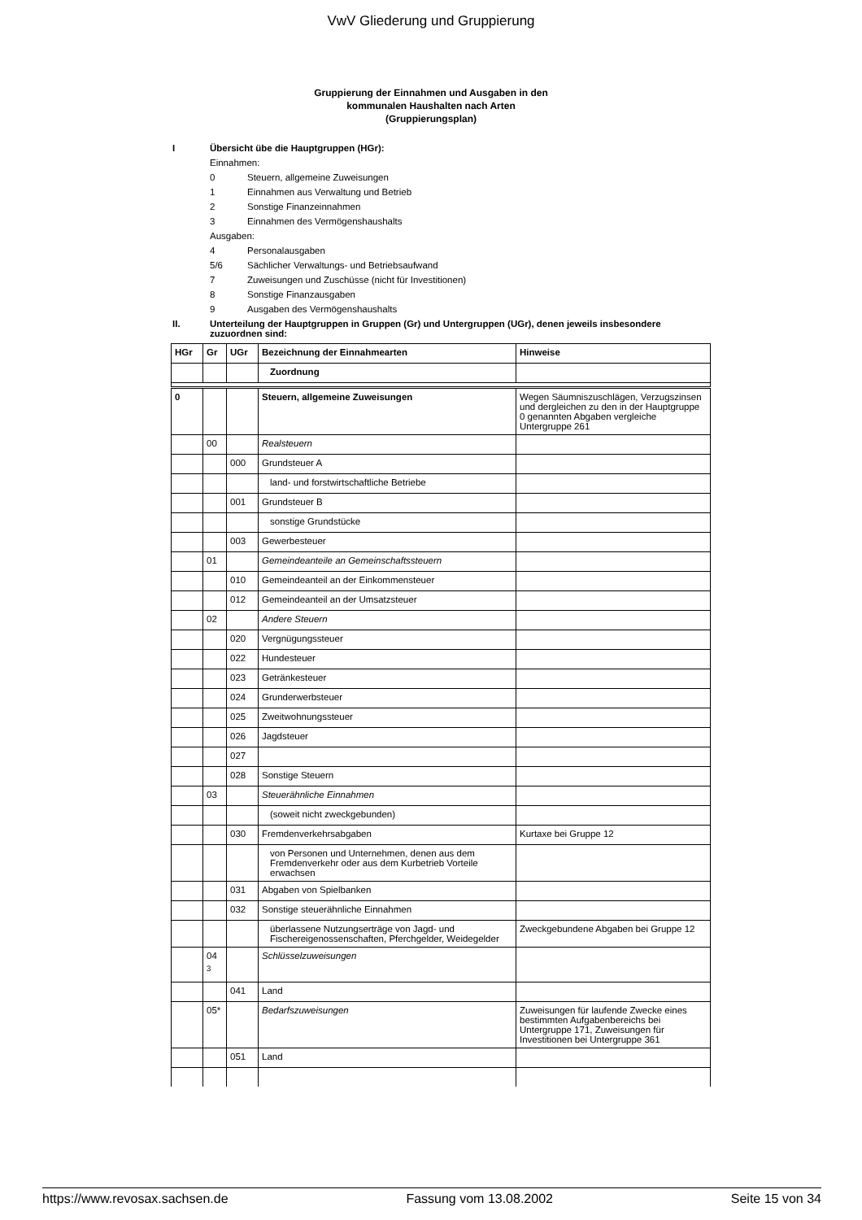VwV Gliederung und Gruppierung
Gruppierung der Einnahmen und Ausgaben in den
kommunalen Haushalten nach Arten
(Gruppierungsplan)
I Übersicht übe die Hauptgruppen (HGr):
Einnahmen:
0 Steuern, allgemeine Zuweisungen
1 Einnahmen aus Verwaltung und Betrieb
2 Sonstige Finanzeinnahmen
3 Einnahmen des Vermögenshaushalts
Ausgaben:
4 Personalausgaben
5/6 Sächlicher Verwaltungs- und Betriebsaufwand
7 Zuweisungen und Zuschüsse (nicht für Investitionen)
8 Sonstige Finanzausgaben
9 Ausgaben des Vermögenshaushalts
II. Unterteilung der Hauptgruppen in Gruppen (Gr) und Untergruppen (UGr), denen jeweils insbesondere zuzuordnen sind:
| HGr | Gr | UGr | Bezeichnung der Einnahmearten | Hinweise |
| --- | --- | --- | --- | --- |
| | | | Zuordnung | |
| 0 | | | Steuern, allgemeine Zuweisungen | Wegen Säumniszuschlägen, Verzugszinsen und dergleichen zu den in der Hauptgruppe 0 genannten Abgaben vergleiche Untergruppe 261 |
| | 00 | | Realsteuern | |
| | | 000 | Grundsteuer A | |
| | | | land- und forstwirtschaftliche Betriebe | |
| | | 001 | Grundsteuer B | |
| | | | sonstige Grundstücke | |
| | | 003 | Gewerbesteuer | |
| | 01 | | Gemeindeanteile an Gemeinschaftssteuern | |
| | | 010 | Gemeindeanteil an der Einkommensteuer | |
| | | 012 | Gemeindeanteil an der Umsatzsteuer | |
| | 02 | | Andere Steuern | |
| | | 020 | Vergnügungssteuer | |
| | | 022 | Hundesteuer | |
| | | 023 | Getränkesteuer | |
| | | 024 | Grunderwerbsteuer | |
| | | 025 | Zweitwohnungssteuer | |
| | | 026 | Jagdsteuer | |
| | | 027 | | |
| | | 028 | Sonstige Steuern | |
| | 03 | | Steuerähnliche Einnahmen | |
| | | | (soweit nicht zweckgebunden) | |
| | | 030 | Fremdenverkehrsabgaben | Kurtaxe bei Gruppe 12 |
| | | | von Personen und Unternehmen, denen aus dem Fremdenverkehr oder aus dem Kurbetrieb Vorteile erwachsen | |
| | | 031 | Abgaben von Spielbanken | |
| | | 032 | Sonstige steuerähnliche Einnahmen | |
| | | | überlassene Nutzungserträge von Jagd- und Fischereigenossenschaften, Pferchgelder, Weidegelder | Zweckgebundene Abgaben bei Gruppe 12 |
| | 04 <sub>3</sub> | | Schlüsselzuweisungen | |
| | | 041 | Land | |
| | 05* | | Bedarfszuweisungen | Zuweisungen für laufende Zwecke eines bestimmten Aufgabenbereichs bei Untergruppe 171, Zuweisungen für Investitionen bei Untergruppe 361 |
| | | 051 | Land | |
https://www.revosax.sachsen.de Fassung vom 13.08.2002 Seite 15 von 34